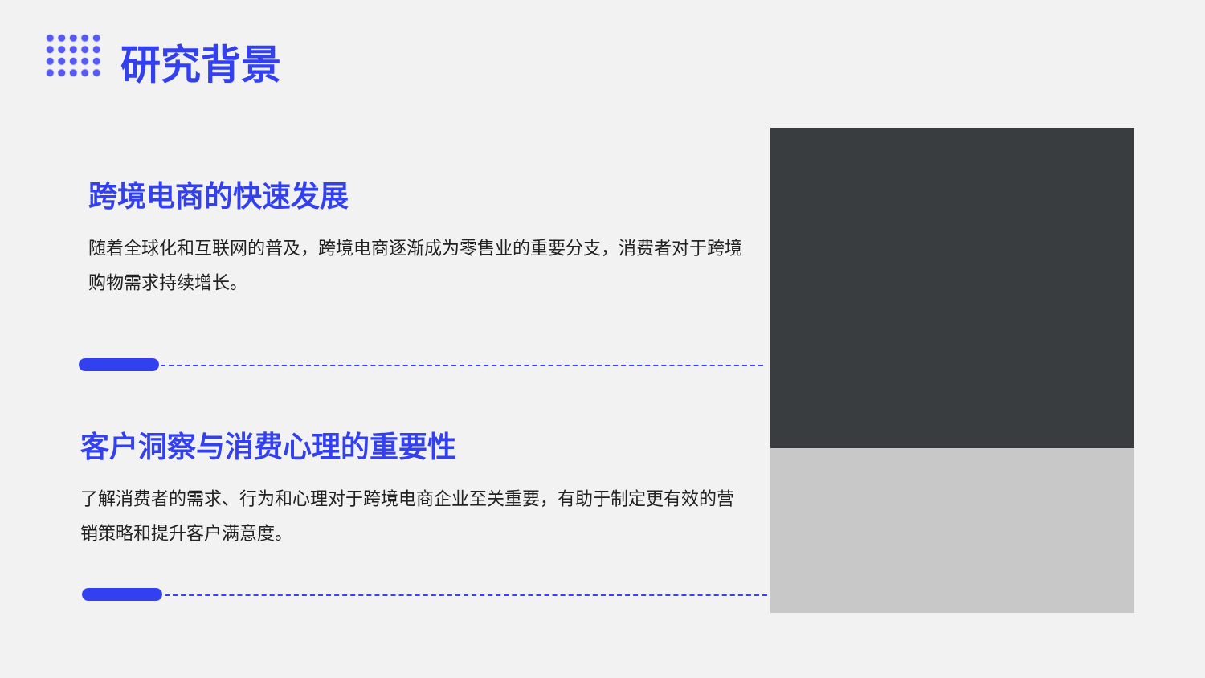研究背景
跨境电商的快速发展
随着全球化和互联网的普及，跨境电商逐渐成为零售业的重要分支，消费者对于跨境购物需求持续增长。
客户洞察与消费心理的重要性
了解消费者的需求、行为和心理对于跨境电商企业至关重要，有助于制定更有效的营销策略和提升客户满意度。